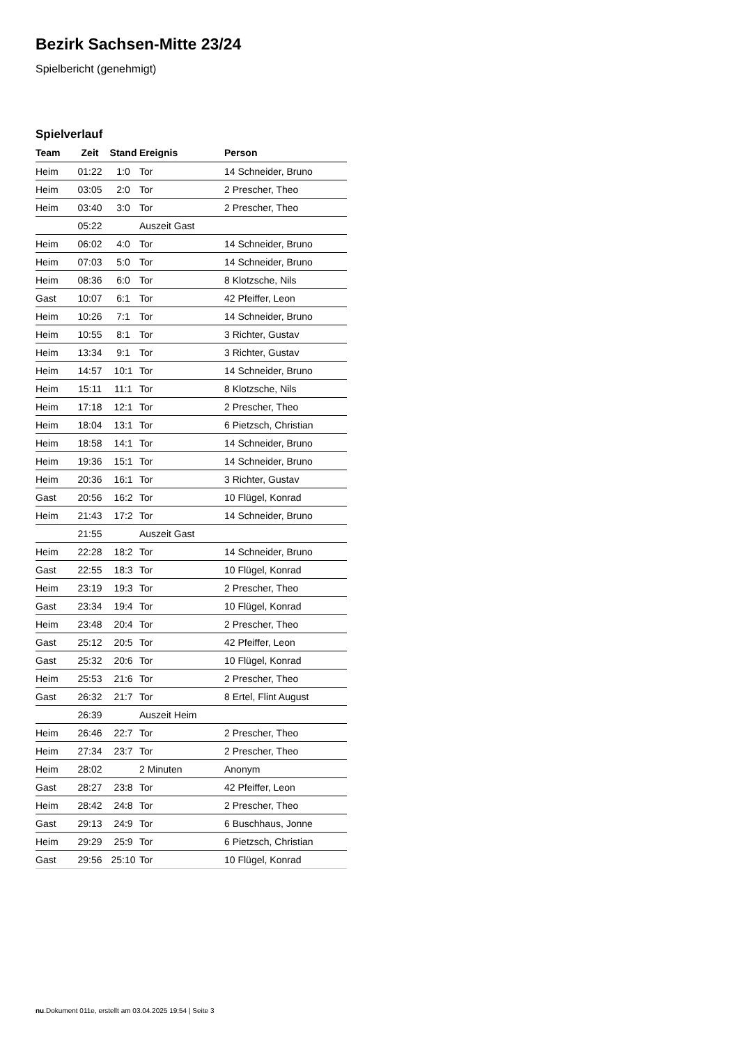Bezirk Sachsen-Mitte 23/24
Spielbericht (genehmigt)
Spielverlauf
| Team | Zeit | Stand | Ereignis | Person |
| --- | --- | --- | --- | --- |
| Heim | 01:22 | 1:0 | Tor | 14 Schneider, Bruno |
| Heim | 03:05 | 2:0 | Tor | 2 Prescher, Theo |
| Heim | 03:40 | 3:0 | Tor | 2 Prescher, Theo |
| | 05:22 | | Auszeit Gast | |
| Heim | 06:02 | 4:0 | Tor | 14 Schneider, Bruno |
| Heim | 07:03 | 5:0 | Tor | 14 Schneider, Bruno |
| Heim | 08:36 | 6:0 | Tor | 8 Klotzsche, Nils |
| Gast | 10:07 | 6:1 | Tor | 42 Pfeiffer, Leon |
| Heim | 10:26 | 7:1 | Tor | 14 Schneider, Bruno |
| Heim | 10:55 | 8:1 | Tor | 3 Richter, Gustav |
| Heim | 13:34 | 9:1 | Tor | 3 Richter, Gustav |
| Heim | 14:57 | 10:1 | Tor | 14 Schneider, Bruno |
| Heim | 15:11 | 11:1 | Tor | 8 Klotzsche, Nils |
| Heim | 17:18 | 12:1 | Tor | 2 Prescher, Theo |
| Heim | 18:04 | 13:1 | Tor | 6 Pietzsch, Christian |
| Heim | 18:58 | 14:1 | Tor | 14 Schneider, Bruno |
| Heim | 19:36 | 15:1 | Tor | 14 Schneider, Bruno |
| Heim | 20:36 | 16:1 | Tor | 3 Richter, Gustav |
| Gast | 20:56 | 16:2 | Tor | 10 Flügel, Konrad |
| Heim | 21:43 | 17:2 | Tor | 14 Schneider, Bruno |
| | 21:55 | | Auszeit Gast | |
| Heim | 22:28 | 18:2 | Tor | 14 Schneider, Bruno |
| Gast | 22:55 | 18:3 | Tor | 10 Flügel, Konrad |
| Heim | 23:19 | 19:3 | Tor | 2 Prescher, Theo |
| Gast | 23:34 | 19:4 | Tor | 10 Flügel, Konrad |
| Heim | 23:48 | 20:4 | Tor | 2 Prescher, Theo |
| Gast | 25:12 | 20:5 | Tor | 42 Pfeiffer, Leon |
| Gast | 25:32 | 20:6 | Tor | 10 Flügel, Konrad |
| Heim | 25:53 | 21:6 | Tor | 2 Prescher, Theo |
| Gast | 26:32 | 21:7 | Tor | 8 Ertel, Flint August |
| | 26:39 | | Auszeit Heim | |
| Heim | 26:46 | 22:7 | Tor | 2 Prescher, Theo |
| Heim | 27:34 | 23:7 | Tor | 2 Prescher, Theo |
| Heim | 28:02 | | 2 Minuten | Anonym |
| Gast | 28:27 | 23:8 | Tor | 42 Pfeiffer, Leon |
| Heim | 28:42 | 24:8 | Tor | 2 Prescher, Theo |
| Gast | 29:13 | 24:9 | Tor | 6 Buschhaus, Jonne |
| Heim | 29:29 | 25:9 | Tor | 6 Pietzsch, Christian |
| Gast | 29:56 | 25:10 | Tor | 10 Flügel, Konrad |
nu.Dokument 011e, erstellt am 03.04.2025 19:54 | Seite 3